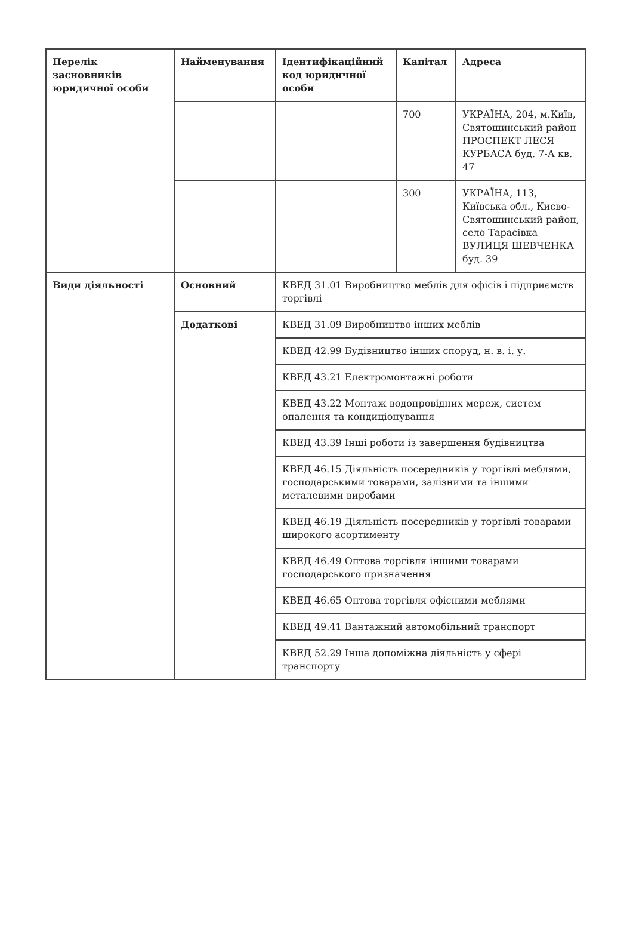| Перелік засновників юридичної особи | Найменування | Ідентифікаційний код юридичної особи | Капітал | Адреса |
| | | | 700 | УКРАЇНА, 204, м.Київ, Святошинський район ПРОСПЕКТ ЛЕСЯ КУРБАСА буд. 7-А кв. 47 |
| | | | 300 | УКРАЇНА, 113, Київська обл., Києво-Святошинський район, село Тарасівка ВУЛИЦЯ ШЕВЧЕНКА буд. 39 |
| Види діяльності | Основний | КВЕД 31.01 Виробництво меблів для офісів і підприємств торгівлі | | |
| | Додаткові | КВЕД 31.09 Виробництво інших меблів | | |
| | | КВЕД 42.99 Будівництво інших споруд, н. в. і. у. | | |
| | | КВЕД 43.21 Електромонтажні роботи | | |
| | | КВЕД 43.22 Монтаж водопровідних мереж, систем опалення та кондиціонування | | |
| | | КВЕД 43.39 Інші роботи із завершення будівництва | | |
| | | КВЕД 46.15 Діяльність посередників у торгівлі меблями, господарськими товарами, залізними та іншими металевими виробами | | |
| | | КВЕД 46.19 Діяльність посередників у торгівлі товарами широкого асортименту | | |
| | | КВЕД 46.49 Оптова торгівля іншими товарами господарського призначення | | |
| | | КВЕД 46.65 Оптова торгівля офісними меблями | | |
| | | КВЕД 49.41 Вантажний автомобільний транспорт | | |
| | | КВЕД 52.29 Інша допоміжна діяльність у сфері транспорту | | |